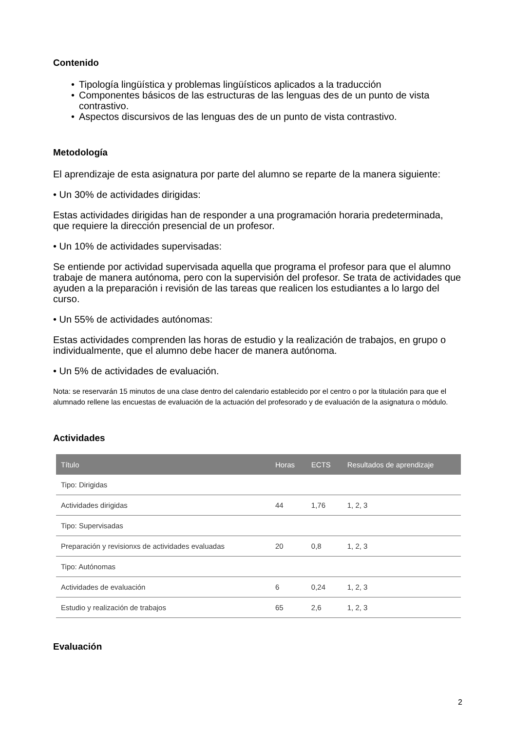Contenido
• Tipología lingüística y problemas lingüísticos aplicados a la traducción
• Componentes básicos de las estructuras de las lenguas des de un punto de vista contrastivo.
• Aspectos discursivos de las lenguas des de un punto de vista contrastivo.
Metodología
El aprendizaje de esta asignatura por parte del alumno se reparte de la manera siguiente:
• Un 30% de actividades dirigidas:
Estas actividades dirigidas han de responder a una programación horaria predeterminada, que requiere la dirección presencial de un profesor.
• Un 10% de actividades supervisadas:
Se entiende por actividad supervisada aquella que programa el profesor para que el alumno trabaje de manera autónoma, pero con la supervisión del profesor. Se trata de actividades que ayuden a la preparación i revisión de las tareas que realicen los estudiantes a lo largo del curso.
• Un 55% de actividades autónomas:
Estas actividades comprenden las horas de estudio y la realización de trabajos, en grupo o individualmente, que el alumno debe hacer de manera autónoma.
• Un 5% de actividades de evaluación.
Nota: se reservarán 15 minutos de una clase dentro del calendario establecido por el centro o por la titulación para que el alumnado rellene las encuestas de evaluación de la actuación del profesorado y de evaluación de la asignatura o módulo.
Actividades
| Título | Horas | ECTS | Resultados de aprendizaje |
| --- | --- | --- | --- |
| Tipo: Dirigidas | | | |
| Actividades dirigidas | 44 | 1,76 | 1, 2, 3 |
| Tipo: Supervisadas | | | |
| Preparación y revisionxs de actividades evaluadas | 20 | 0,8 | 1, 2, 3 |
| Tipo: Autónomas | | | |
| Actividades de evaluación | 6 | 0,24 | 1, 2, 3 |
| Estudio y realización de trabajos | 65 | 2,6 | 1, 2, 3 |
Evaluación
2